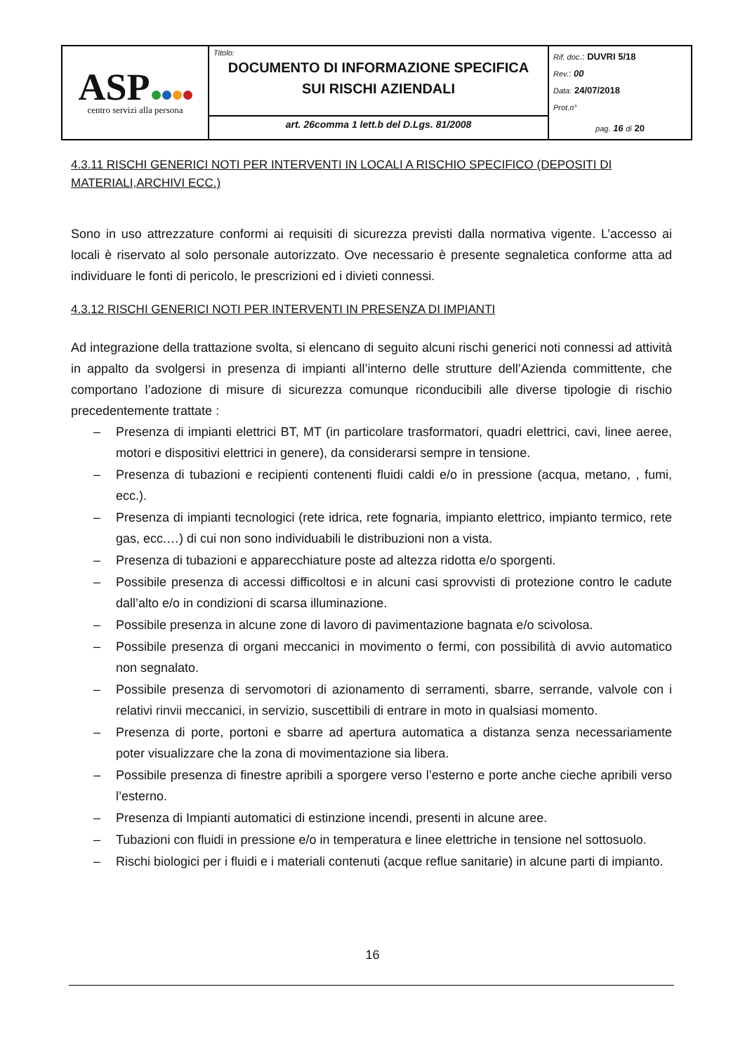| ASP centro servizi alla persona | Titolo: DOCUMENTO DI INFORMAZIONE SPECIFICA SUI RISCHI AZIENDALI | Rif. doc .: DUVRI 5/18 Rev. : 00 Data: 24/07/2018 Prot.n° pag. 16 di 20 |
| | art. 26comma 1 lett.b del D.Lgs. 81/2008 | |
4.3.11 RISCHI GENERICI NOTI PER INTERVENTI IN LOCALI A RISCHIO SPECIFICO (DEPOSITI DI MATERIALI,ARCHIVI ECC.)
Sono in uso attrezzature conformi ai requisiti di sicurezza previsti dalla normativa vigente. L’accesso ai locali è riservato al solo personale autorizzato. Ove necessario è presente segnaletica conforme atta ad individuare le fonti di pericolo, le prescrizioni ed i divieti connessi.
4.3.12 RISCHI GENERICI NOTI PER INTERVENTI IN PRESENZA DI IMPIANTI
Ad integrazione della trattazione svolta, si elencano di seguito alcuni rischi generici noti connessi ad attività in appalto da svolgersi in presenza di impianti all’interno delle strutture dell’Azienda committente, che comportano l’adozione di misure di sicurezza comunque riconducibili alle diverse tipologie di rischio precedentemente trattate :
– Presenza di impianti elettrici BT, MT (in particolare trasformatori, quadri elettrici, cavi, linee aeree, motori e dispositivi elettrici in genere), da considerarsi sempre in tensione.
– Presenza di tubazioni e recipienti contenenti fluidi caldi e/o in pressione (acqua, metano, , fumi, ecc.).
– Presenza di impianti tecnologici (rete idrica, rete fognaria, impianto elettrico, impianto termico, rete gas, ecc.…) di cui non sono individuabili le distribuzioni non a vista.
– Presenza di tubazioni e apparecchiature poste ad altezza ridotta e/o sporgenti.
– Possibile presenza di accessi difficoltosi e in alcuni casi sprovvisti di protezione contro le cadute dall’alto e/o in condizioni di scarsa illuminazione.
– Possibile presenza in alcune zone di lavoro di pavimentazione bagnata e/o scivolosa.
– Possibile presenza di organi meccanici in movimento o fermi, con possibilità di avvio automatico non segnalato.
– Possibile presenza di servomotori di azionamento di serramenti, sbarre, serrande, valvole con i relativi rinvii meccanici, in servizio, suscettibili di entrare in moto in qualsiasi momento.
– Presenza di porte, portoni e sbarre ad apertura automatica a distanza senza necessariamente poter visualizzare che la zona di movimentazione sia libera.
– Possibile presenza di finestre apribili a sporgere verso l’esterno e porte anche cieche apribili verso l’esterno.
– Presenza di Impianti automatici di estinzione incendi, presenti in alcune aree.
– Tubazioni con fluidi in pressione e/o in temperatura e linee elettriche in tensione nel sottosuolo.
– Rischi biologici per i fluidi e i materiali contenuti (acque reflue sanitarie) in alcune parti di impianto.
16